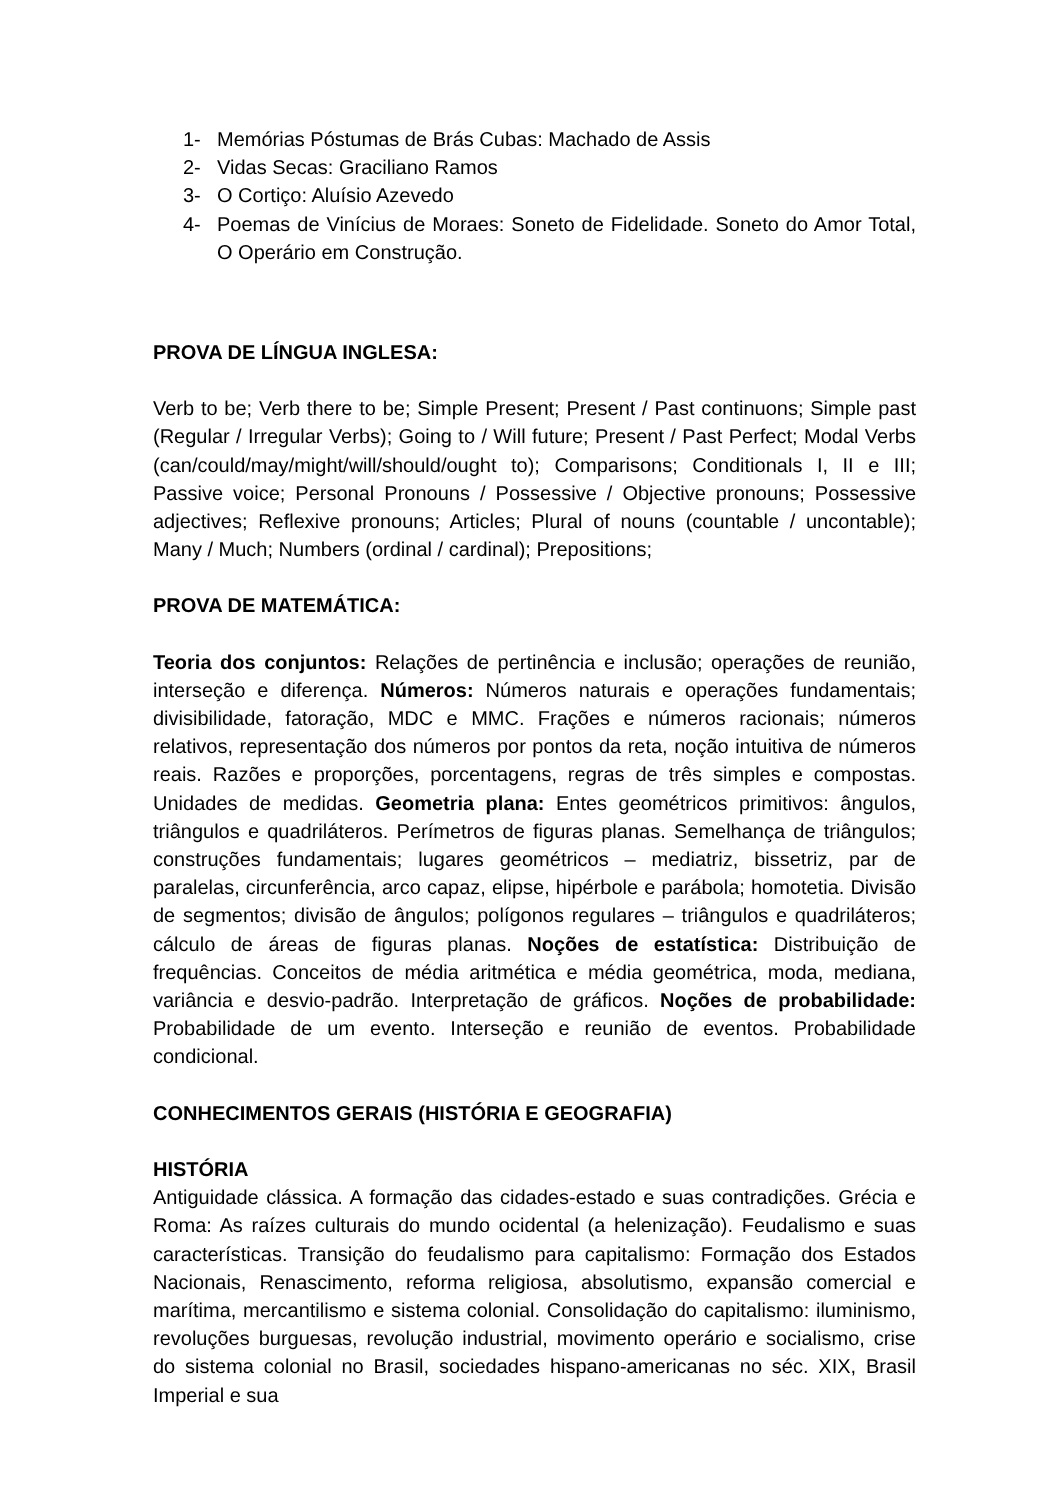1- Memórias Póstumas de Brás Cubas: Machado de Assis
2- Vidas Secas: Graciliano Ramos
3- O Cortiço: Aluísio Azevedo
4- Poemas de Vinícius de Moraes: Soneto de Fidelidade. Soneto do Amor Total, O Operário em Construção.
PROVA DE LÍNGUA INGLESA:
Verb to be; Verb there to be; Simple Present; Present / Past continuons; Simple past (Regular / Irregular Verbs); Going to / Will future; Present / Past Perfect; Modal Verbs (can/could/may/might/will/should/ought to); Comparisons; Conditionals I, II e III; Passive voice; Personal Pronouns / Possessive / Objective pronouns; Possessive adjectives; Reflexive pronouns; Articles; Plural of nouns (countable / uncontable); Many / Much; Numbers (ordinal / cardinal); Prepositions;
PROVA DE MATEMÁTICA:
Teoria dos conjuntos: Relações de pertinência e inclusão; operações de reunião, interseção e diferença. Números: Números naturais e operações fundamentais; divisibilidade, fatoração, MDC e MMC. Frações e números racionais; números relativos, representação dos números por pontos da reta, noção intuitiva de números reais. Razões e proporções, porcentagens, regras de três simples e compostas. Unidades de medidas. Geometria plana: Entes geométricos primitivos: ângulos, triângulos e quadriláteros. Perímetros de figuras planas. Semelhança de triângulos; construções fundamentais; lugares geométricos – mediatriz, bissetriz, par de paralelas, circunferência, arco capaz, elipse, hipérbole e parábola; homotetia. Divisão de segmentos; divisão de ângulos; polígonos regulares – triângulos e quadriláteros; cálculo de áreas de figuras planas. Noções de estatística: Distribuição de frequências. Conceitos de média aritmética e média geométrica, moda, mediana, variância e desvio-padrão. Interpretação de gráficos. Noções de probabilidade: Probabilidade de um evento. Interseção e reunião de eventos. Probabilidade condicional.
CONHECIMENTOS GERAIS (HISTÓRIA E GEOGRAFIA)
HISTÓRIA
Antiguidade clássica. A formação das cidades-estado e suas contradições. Grécia e Roma: As raízes culturais do mundo ocidental (a helenização). Feudalismo e suas características. Transição do feudalismo para capitalismo: Formação dos Estados Nacionais, Renascimento, reforma religiosa, absolutismo, expansão comercial e marítima, mercantilismo e sistema colonial. Consolidação do capitalismo: iluminismo, revoluções burguesas, revolução industrial, movimento operário e socialismo, crise do sistema colonial no Brasil, sociedades hispano-americanas no séc. XIX, Brasil Imperial e sua